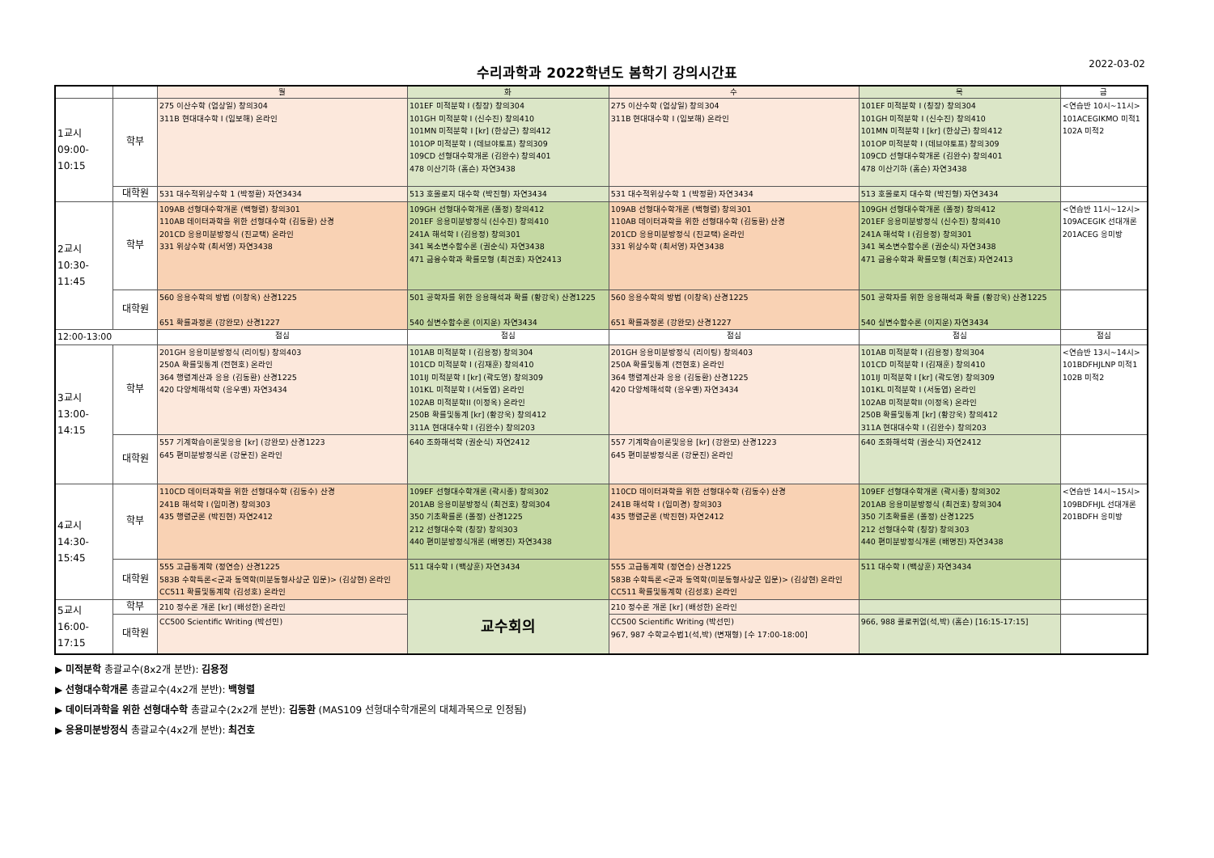수리과학과 2022학년도 봄학기 강의시간표
2022-03-02
| | | 월 | 화 | 수 | 목 | 금 |
| --- | --- | --- | --- | --- | --- | --- |
| 1교시 09:00- 10:15 | 학부 | 275 이산수학 (엄상일) 창의304 311B 현대대수학 I (임보해) 온라인 | 101EF 미적분학 I (칭장) 창의304 101GH 미적분학 I (신수진) 창의410 101MN 미적분학 I [kr] (한상근) 창의412 101OP 미적분학 I (데브야토프) 창의309 109CD 선형대수학개론 (김완수) 창의401 478 이산기하 (홈슨) 자연3438 | 275 이산수학 (엄상일) 창의304 311B 현대대수학 I (임보해) 온라인 | 101EF 미적분학 I (칭장) 창의304 101GH 미적분학 I (신수진) 창의410 101MN 미적분학 I [kr] (한상근) 창의412 101OP 미적분학 I (데브야토프) 창의309 109CD 선형대수학개론 (김완수) 창의401 478 이산기하 (홈슨) 자연3438 | <연습반 10시~11시> 101ACEGIKMO 미적1 102A 미적2 |
| | 대학원 | 531 대수적위상수학 1 (박정환) 자연3434 | 513 호몰로지 대수학 (박진형) 자연3434 | 531 대수적위상수학 1 (박정환) 자연3434 | 513 호몰로지 대수학 (박진형) 자연3434 | |
| 2교시 10:30- 11:45 | 학부 | 109AB 선형대수학개론 (백형렬) 창의301 110AB 데이터과학을 위한 선형대수학 (김동환) 산경 201CD 응용미분방정식 (진교택) 온라인 331 위상수학 (최서영) 자연3438 | 109GH 선형대수학개론 (폴정) 창의412 201EF 응용미분방정식 (신수진) 창의410 241A 해석학 I (김용정) 창의301 341 복소변수함수론 (권순식) 자연3438 471 금융수학과 확률모형 (최건호) 자연2413 | 109AB 선형대수학개론 (백형렬) 창의301 110AB 데이터과학을 위한 선형대수학 (김동환) 산경 201CD 응용미분방정식 (진교택) 온라인 331 위상수학 (최서영) 자연3438 | 109GH 선형대수학개론 (폴정) 창의412 201EF 응용미분방정식 (신수진) 창의410 241A 해석학 I (김용정) 창의301 341 복소변수함수론 (권순식) 자연3438 471 금융수학과 확률모형 (최건호) 자연2413 | <연습반 11시~12시> 109ACEGIK 선대개론 201ACEG 응미방 |
| | 대학원 | 560 응용수학의 방법 (이창옥) 산경1225 651 확률과정론 (강완모) 산경1227 | 501 공학자를 위한 응용해석과 확률 (황강욱) 산경1225 540 실변수함수론 (이지운) 자연3434 | 560 응용수학의 방법 (이창옥) 산경1225 651 확률과정론 (강완모) 산경1227 | 501 공학자를 위한 응용해석과 확률 (황강욱) 산경1225 540 실변수함수론 (이지운) 자연3434 | |
| 12:00-13:00 | | 점심 | 점심 | 점심 | 점심 | 점심 |
| 3교시 13:00- 14:15 | 학부 | 201GH 응용미분방정식 (리이팅) 창의403 250A 확률및통계 (전현호) 온라인 364 행렬계산과 응용 (김동환) 산경1225 420 다양체해석학 (응우옌) 자연3434 | 101AB 미적분학 I (김용정) 창의304 101CD 미적분학 I (김재훈) 창의410 101IJ 미적분학 I [kr] (곽도영) 창의309 101KL 미적분학 I (서동엽) 온라인 102AB 미적분학II (이정옥) 온라인 250B 확률및통계 [kr] (황강욱) 창의412 311A 현대대수학 I (김완수) 창의203 | 201GH 응용미분방정식 (리이팅) 창의403 250A 확률및통계 (전현호) 온라인 364 행렬계산과 응용 (김동환) 산경1225 420 다양체해석학 (응우옌) 자연3434 | 101AB 미적분학 I (김용정) 창의304 101CD 미적분학 I (김재훈) 창의410 101IJ 미적분학 I [kr] (곽도영) 창의309 101KL 미적분학 I (서동엽) 온라인 102AB 미적분학II (이정옥) 온라인 250B 확률및통계 [kr] (황강욱) 창의412 311A 현대대수학 I (김완수) 창의203 | <연습반 13시~14시> 101BDFHJLNP 미적1 102B 미적2 |
| | 대학원 | 557 기계학습이론및응용 [kr] (강완모) 산경1223 645 편미분방정식론 (강문진) 온라인 | 640 조화해석학 (권순식) 자연2412 | 557 기계학습이론및응용 [kr] (강완모) 산경1223 645 편미분방정식론 (강문진) 온라인 | 640 조화해석학 (권순식) 자연2412 | |
| 4교시 14:30- 15:45 | 학부 | 110CD 데이터과학을 위한 선형대수학 (김동수) 산경 241B 해석학 I (임미경) 창의303 435 행렬군론 (박진현) 자연2412 | 109EF 선형대수학개론 (곽시종) 창의302 201AB 응용미분방정식 (최건호) 창의304 350 기초확률론 (폴정) 산경1225 212 선형대수학 (칭장) 창의303 440 편미분방정식개론 (배명진) 자연3438 | 110CD 데이터과학을 위한 선형대수학 (김동수) 산경 241B 해석학 I (임미경) 창의303 435 행렬군론 (박진현) 자연2412 | 109EF 선형대수학개론 (곽시종) 창의302 201AB 응용미분방정식 (최건호) 창의304 350 기초확률론 (폴정) 산경1225 212 선형대수학 (칭장) 창의303 440 편미분방정식개론 (배명진) 자연3438 | <연습반 14시~15시> 109BDFHJL 선대개론 201BDFH 응미방 |
| | 대학원 | 555 고급통계학 (정연승) 산경1225 583B 수학특론<군과 동역학(미분동형사상군 입문)> (김상현) 온라인 CC511 확률및통계학 (김성호) 온라인 | 511 대수학 I (백상훈) 자연3434 | 555 고급통계학 (정연승) 산경1225 583B 수학특론<군과 동역학(미분동형사상군 입문)> (김상현) 온라인 CC511 확률및통계학 (김성호) 온라인 | 511 대수학 I (백상훈) 자연3434 | |
| 5교시 16:00- 17:15 | 학부 | 210 정수론 개론 [kr] (배성한) 온라인 | 교수회의 | 210 정수론 개론 [kr] (배성한) 온라인 | | |
| | 대학원 | CC500 Scientific Writing (박선민) | | CC500 Scientific Writing (박선민) 967, 987 수학교수법1(석,박) (변재형) [수 17:00-18:00] | 966, 988 콜로퀴엄(석,박) (홈슨) [16:15-17:15] | |
▶ 미적분학 총괄교수(8x2개 분반): 김용정
▶ 선형대수학개론 총괄교수(4x2개 분반): 백형렬
▶ 데이터과학을 위한 선형대수학 총괄교수(2x2개 분반): 김동환 (MAS109 선형대수학개론의 대체과목으로 인정됨)
▶ 응용미분방정식 총괄교수(4x2개 분반): 최건호